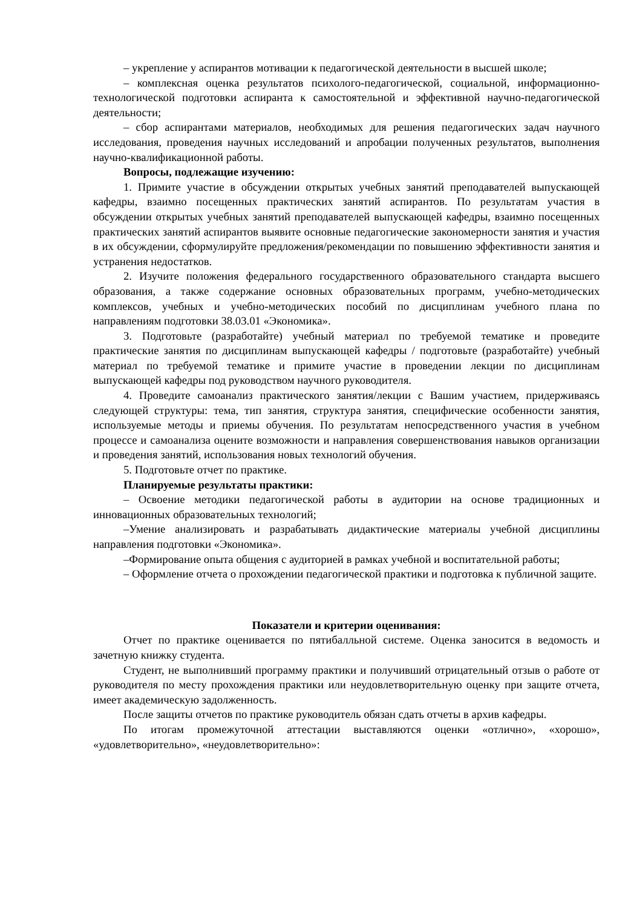– укрепление у аспирантов мотивации к педагогической деятельности в высшей школе;
– комплексная оценка результатов психолого-педагогической, социальной, информационно-технологической подготовки аспиранта к самостоятельной и эффективной научно-педагогической деятельности;
– сбор аспирантами материалов, необходимых для решения педагогических задач научного исследования, проведения научных исследований и апробации полученных результатов, выполнения научно-квалификационной работы.
Вопросы, подлежащие изучению:
1. Примите участие в обсуждении открытых учебных занятий преподавателей выпускающей кафедры, взаимно посещенных практических занятий аспирантов. По результатам участия в обсуждении открытых учебных занятий преподавателей выпускающей кафедры, взаимно посещенных практических занятий аспирантов выявите основные педагогические закономерности занятия и участия в их обсуждении, сформулируйте предложения/рекомендации по повышению эффективности занятия и устранения недостатков.
2. Изучите положения федерального государственного образовательного стандарта высшего образования, а также содержание основных образовательных программ, учебно-методических комплексов, учебных и учебно-методических пособий по дисциплинам учебного плана по направлениям подготовки 38.03.01 «Экономика».
3. Подготовьте (разработайте) учебный материал по требуемой тематике и проведите практические занятия по дисциплинам выпускающей кафедры / подготовьте (разработайте) учебный материал по требуемой тематике и примите участие в проведении лекции по дисциплинам выпускающей кафедры под руководством научного руководителя.
4. Проведите самоанализ практического занятия/лекции с Вашим участием, придерживаясь следующей структуры: тема, тип занятия, структура занятия, специфические особенности занятия, используемые методы и приемы обучения. По результатам непосредственного участия в учебном процессе и самоанализа оцените возможности и направления совершенствования навыков организации и проведения занятий, использования новых технологий обучения.
5. Подготовьте отчет по практике.
Планируемые результаты практики:
– Освоение методики педагогической работы в аудитории на основе традиционных и инновационных образовательных технологий;
–Умение анализировать и разрабатывать дидактические материалы учебной дисциплины направления подготовки «Экономика».
–Формирование опыта общения с аудиторией в рамках учебной и воспитательной работы;
– Оформление отчета о прохождении педагогической практики и подготовка к публичной защите.
Показатели и критерии оценивания:
Отчет по практике оценивается по пятибалльной системе. Оценка заносится в ведомость и зачетную книжку студента.
Студент, не выполнивший программу практики и получивший отрицательный отзыв о работе от руководителя по месту прохождения практики или неудовлетворительную оценку при защите отчета, имеет академическую задолженность.
После защиты отчетов по практике руководитель обязан сдать отчеты в архив кафедры.
По итогам промежуточной аттестации выставляются оценки «отлично», «хорошо», «удовлетворительно», «неудовлетворительно»: